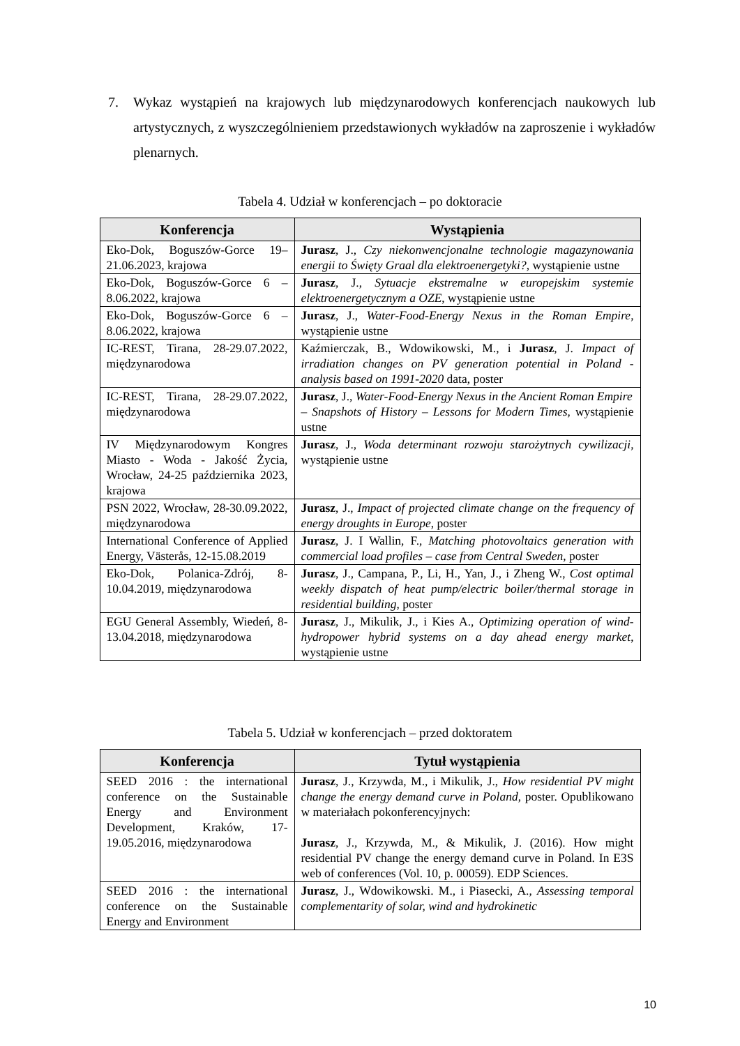7.
Wykaz wystąpień na krajowych lub międzynarodowych konferencjach naukowych lub artystycznych, z wyszczególnieniem przedstawionych wykładów na zaproszenie i wykładów plenarnych.
Tabela 4. Udział w konferencjach – po doktoracie
| Konferencja | Wystąpienia |
| --- | --- |
| Eko-Dok, Boguszów-Gorce 19–21.06.2023, krajowa | Jurasz , J., Czy niekonwencjonalne technologie magazynowania energii to Święty Graal dla elektroenergetyki? , wystąpienie ustne |
| Eko-Dok, Boguszów-Gorce 6 – 8.06.2022, krajowa | Jurasz , J., Sytuacje ekstremalne w europejskim systemie elektroenergetycznym a OZE , wystąpienie ustne |
| Eko-Dok, Boguszów-Gorce 6 – 8.06.2022, krajowa | Jurasz , J., Water-Food-Energy Nexus in the Roman Empire , wystąpienie ustne |
| IC-REST, Tirana, 28-29.07.2022, międzynarodowa | Kaźmierczak, B., Wdowikowski, M., i Jurasz , J. Impact of irradiation changes on PV generation potential in Poland - analysis based on 1991-2020 data, poster |
| IC-REST, Tirana, 28-29.07.2022, międzynarodowa | Jurasz , J., Water-Food-Energy Nexus in the Ancient Roman Empire – Snapshots of History – Lessons for Modern Times , wystąpienie ustne |
| IV Międzynarodowym Kongres Miasto - Woda - Jakość Życia, Wrocław, 24-25 października 2023, krajowa | Jurasz , J., Woda determinant rozwoju starożytnych cywilizacji , wystąpienie ustne |
| PSN 2022, Wrocław, 28-30.09.2022, międzynarodowa | Jurasz , J., Impact of projected climate change on the frequency of energy droughts in Europe , poster |
| International Conference of Applied Energy, Västerås, 12-15.08.2019 | Jurasz , J. I Wallin, F., Matching photovoltaics generation with commercial load profiles – case from Central Sweden , poster |
| Eko-Dok, Polanica-Zdrój, 8-10.04.2019, międzynarodowa | Jurasz , J., Campana, P., Li, H., Yan, J., i Zheng W., Cost optimal weekly dispatch of heat pump/electric boiler/thermal storage in residential building , poster |
| EGU General Assembly, Wiedeń, 8-13.04.2018, międzynarodowa | Jurasz , J., Mikulik, J., i Kies A., Optimizing operation of wind-hydropower hybrid systems on a day ahead energy market , wystąpienie ustne |
Tabela 5. Udział w konferencjach – przed doktoratem
| Konferencja | Tytuł wystąpienia |
| --- | --- |
| SEED 2016 : the international conference on the Sustainable Energy and Environment Development, Kraków, 17-19.05.2016, międzynarodowa | Jurasz , J., Krzywda, M., i Mikulik, J., How residential PV might change the energy demand curve in Poland , poster. Opublikowano w materiałach pokonferencyjnych: Jurasz , J., Krzywda, M., & Mikulik, J. (2016). How might residential PV change the energy demand curve in Poland. In E3S web of conferences (Vol. 10, p. 00059). EDP Sciences. |
| SEED 2016 : the international conference on the Sustainable Energy and Environment | Jurasz , J., Wdowikowski. M., i Piasecki, A., Assessing temporal complementarity of solar, wind and hydrokinetic |
10